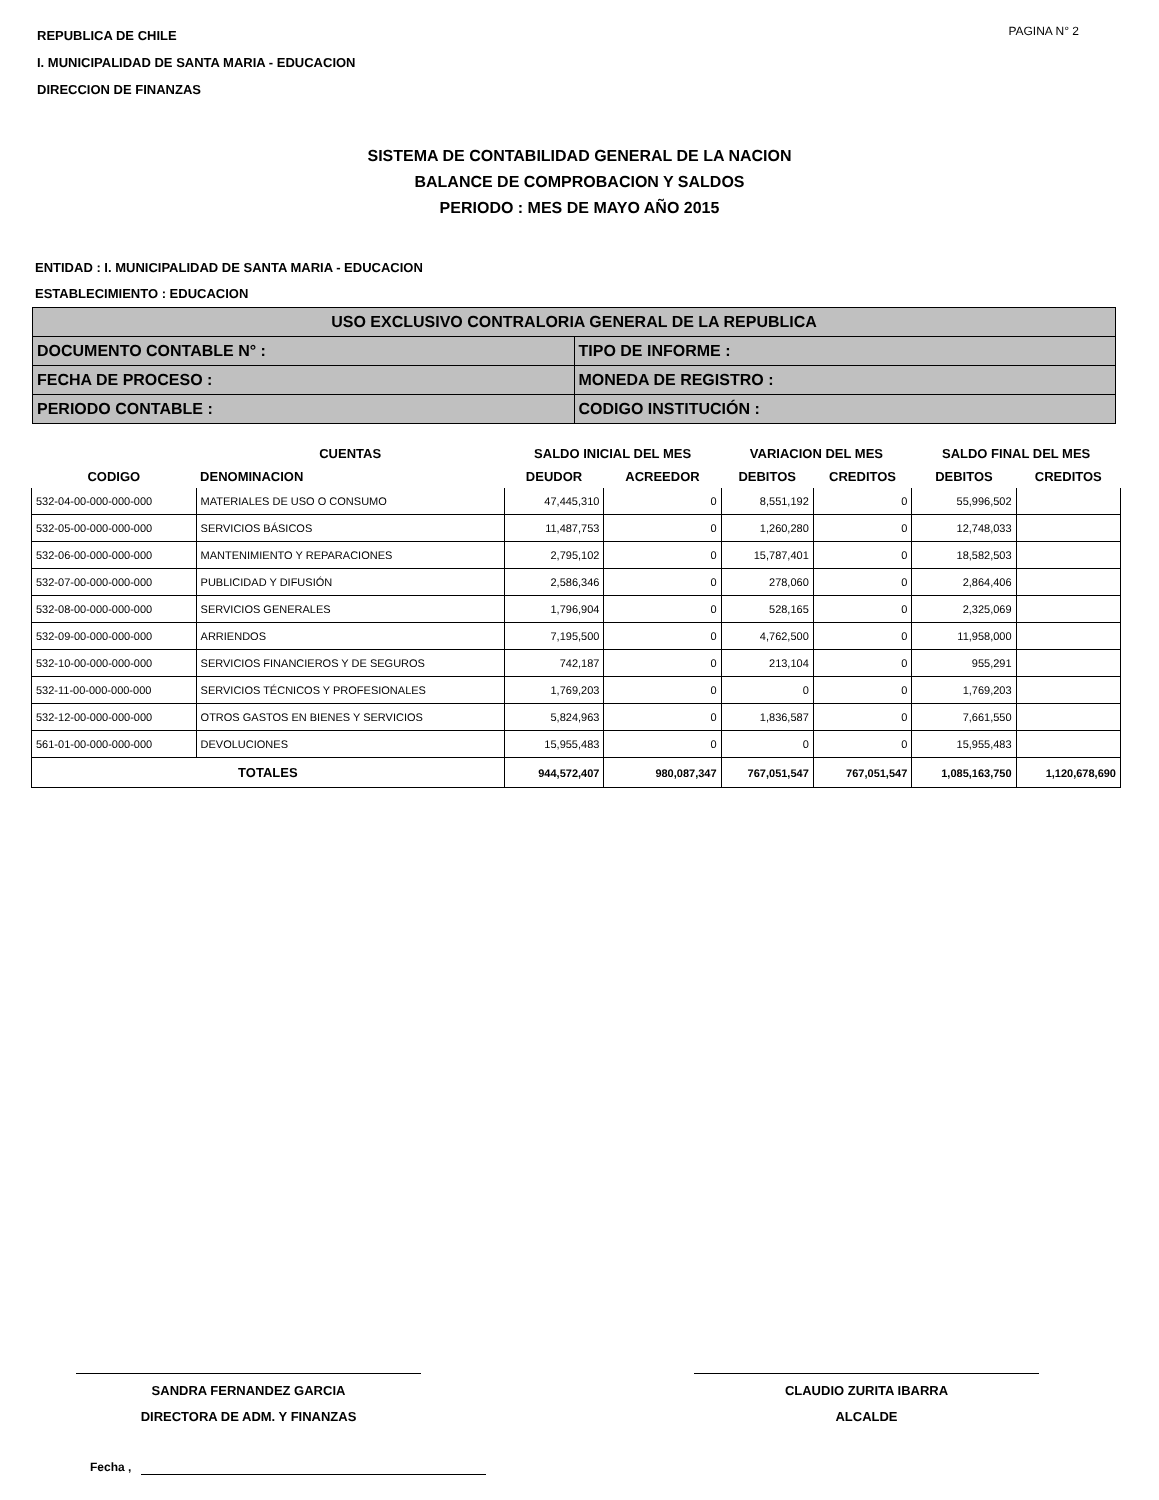PAGINA N° 2
REPUBLICA DE CHILE
I. MUNICIPALIDAD DE SANTA MARIA - EDUCACION
DIRECCION DE FINANZAS
SISTEMA DE CONTABILIDAD GENERAL DE LA NACION
BALANCE DE COMPROBACION Y SALDOS
PERIODO : MES DE MAYO AÑO 2015
ENTIDAD : I. MUNICIPALIDAD DE SANTA MARIA - EDUCACION
ESTABLECIMIENTO : EDUCACION
| USO EXCLUSIVO CONTRALORIA GENERAL DE LA REPUBLICA | |
| DOCUMENTO CONTABLE N° : | TIPO DE INFORME : |
| FECHA DE PROCESO : | MONEDA DE REGISTRO : |
| PERIODO CONTABLE : | CODIGO INSTITUCIÓN : |
| | CUENTAS | SALDO INICIAL DEL MES | | VARIACION DEL MES | | SALDO FINAL DEL MES | |
| --- | --- | --- | --- | --- | --- | --- | --- |
| CODIGO | DENOMINACION | DEUDOR | ACREEDOR | DEBITOS | CREDITOS | DEBITOS | CREDITOS |
| 532-04-00-000-000-000 | MATERIALES DE USO O CONSUMO | 47,445,310 | 0 | 8,551,192 | 0 | 55,996,502 | |
| 532-05-00-000-000-000 | SERVICIOS BÁSICOS | 11,487,753 | 0 | 1,260,280 | 0 | 12,748,033 | |
| 532-06-00-000-000-000 | MANTENIMIENTO Y REPARACIONES | 2,795,102 | 0 | 15,787,401 | 0 | 18,582,503 | |
| 532-07-00-000-000-000 | PUBLICIDAD Y DIFUSIÓN | 2,586,346 | 0 | 278,060 | 0 | 2,864,406 | |
| 532-08-00-000-000-000 | SERVICIOS GENERALES | 1,796,904 | 0 | 528,165 | 0 | 2,325,069 | |
| 532-09-00-000-000-000 | ARRIENDOS | 7,195,500 | 0 | 4,762,500 | 0 | 11,958,000 | |
| 532-10-00-000-000-000 | SERVICIOS FINANCIEROS Y DE SEGUROS | 742,187 | 0 | 213,104 | 0 | 955,291 | |
| 532-11-00-000-000-000 | SERVICIOS TÉCNICOS Y PROFESIONALES | 1,769,203 | 0 | 0 | 0 | 1,769,203 | |
| 532-12-00-000-000-000 | OTROS GASTOS EN BIENES Y SERVICIOS | 5,824,963 | 0 | 1,836,587 | 0 | 7,661,550 | |
| 561-01-00-000-000-000 | DEVOLUCIONES | 15,955,483 | 0 | 0 | 0 | 15,955,483 | |
| TOTALES | | 944,572,407 | 980,087,347 | 767,051,547 | 767,051,547 | 1,085,163,750 | 1,120,678,690 |
SANDRA FERNANDEZ GARCIA
DIRECTORA DE ADM. Y FINANZAS
CLAUDIO ZURITA IBARRA
ALCALDE
Fecha ,